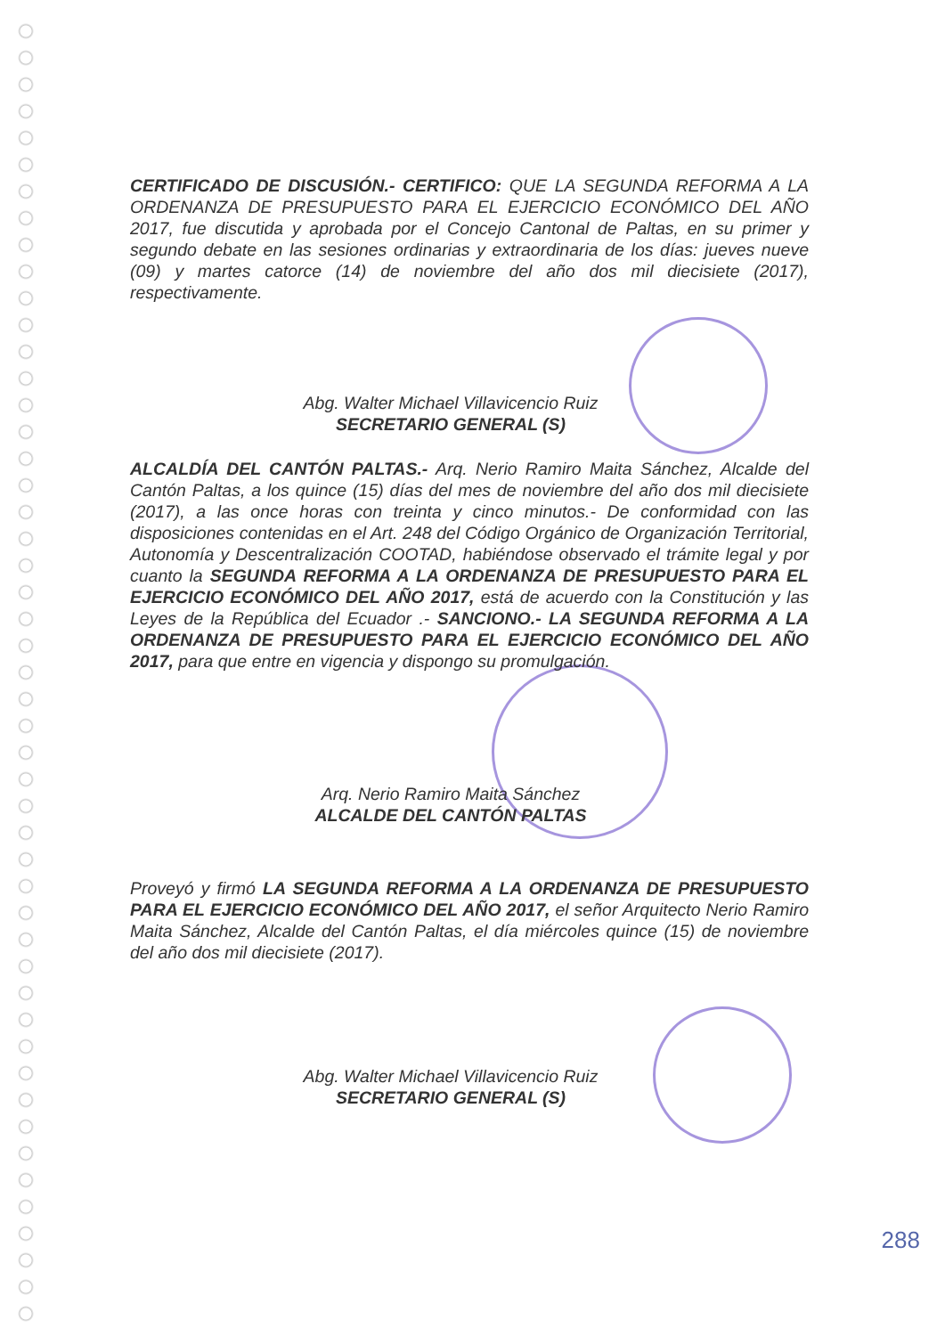CERTIFICADO DE DISCUSIÓN.- CERTIFICO: QUE LA SEGUNDA REFORMA A LA ORDENANZA DE PRESUPUESTO PARA EL EJERCICIO ECONÓMICO DEL AÑO 2017, fue discutida y aprobada por el Concejo Cantonal de Paltas, en su primer y segundo debate en las sesiones ordinarias y extraordinaria de los días: jueves nueve (09) y martes catorce (14) de noviembre del año dos mil diecisiete (2017), respectivamente.
Abg. Walter Michael Villavicencio Ruiz
SECRETARIO GENERAL (S)
ALCALDÍA DEL CANTÓN PALTAS.- Arq. Nerio Ramiro Maita Sánchez, Alcalde del Cantón Paltas, a los quince (15) días del mes de noviembre del año dos mil diecisiete (2017), a las once horas con treinta y cinco minutos.- De conformidad con las disposiciones contenidas en el Art. 248 del Código Orgánico de Organización Territorial, Autonomía y Descentralización COOTAD, habiéndose observado el trámite legal y por cuanto la SEGUNDA REFORMA A LA ORDENANZA DE PRESUPUESTO PARA EL EJERCICIO ECONÓMICO DEL AÑO 2017, está de acuerdo con la Constitución y las Leyes de la República del Ecuador .- SANCIONO.- LA SEGUNDA REFORMA A LA ORDENANZA DE PRESUPUESTO PARA EL EJERCICIO ECONÓMICO DEL AÑO 2017, para que entre en vigencia y dispongo su promulgación.
Arq. Nerio Ramiro Maita Sánchez
ALCALDE DEL CANTÓN PALTAS
Proveyó y firmó LA SEGUNDA REFORMA A LA ORDENANZA DE PRESUPUESTO PARA EL EJERCICIO ECONÓMICO DEL AÑO 2017, el señor Arquitecto Nerio Ramiro Maita Sánchez, Alcalde del Cantón Paltas, el día miércoles quince (15) de noviembre del año dos mil diecisiete (2017).
Abg. Walter Michael Villavicencio Ruiz
SECRETARIO GENERAL (S)
288